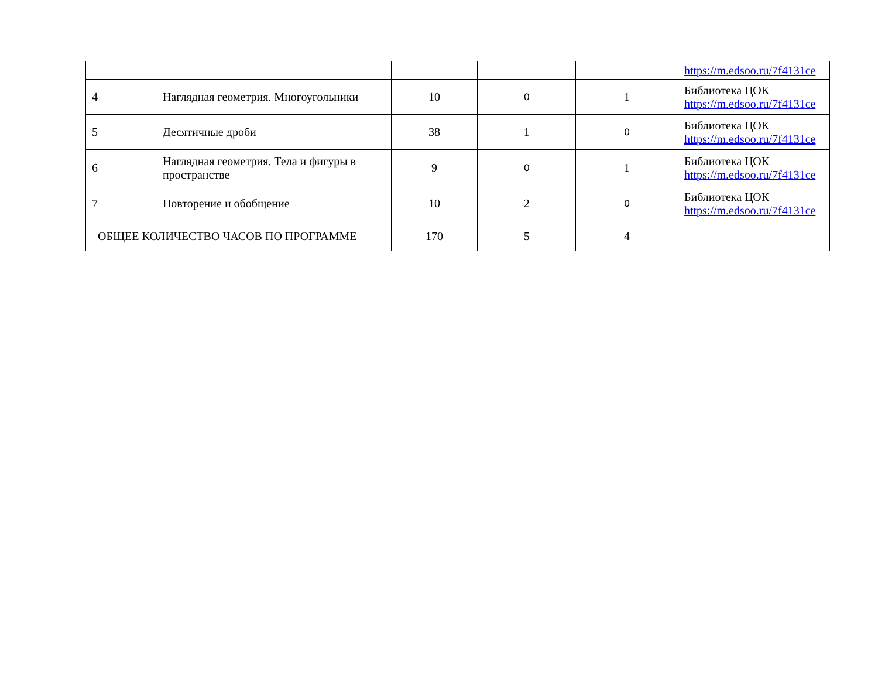| | | | | | https://m.edsoo.ru/7f4131ce |
| 4 | Наглядная геометрия. Многоугольники | 10 | 0 | 1 | Библиотека ЦОК https://m.edsoo.ru/7f4131ce |
| 5 | Десятичные дроби | 38 | 1 | 0 | Библиотека ЦОК https://m.edsoo.ru/7f4131ce |
| 6 | Наглядная геометрия. Тела и фигуры в пространстве | 9 | 0 | 1 | Библиотека ЦОК https://m.edsoo.ru/7f4131ce |
| 7 | Повторение и обобщение | 10 | 2 | 0 | Библиотека ЦОК https://m.edsoo.ru/7f4131ce |
| ОБЩЕЕ КОЛИЧЕСТВО ЧАСОВ ПО ПРОГРАММЕ | | 170 | 5 | 4 | |